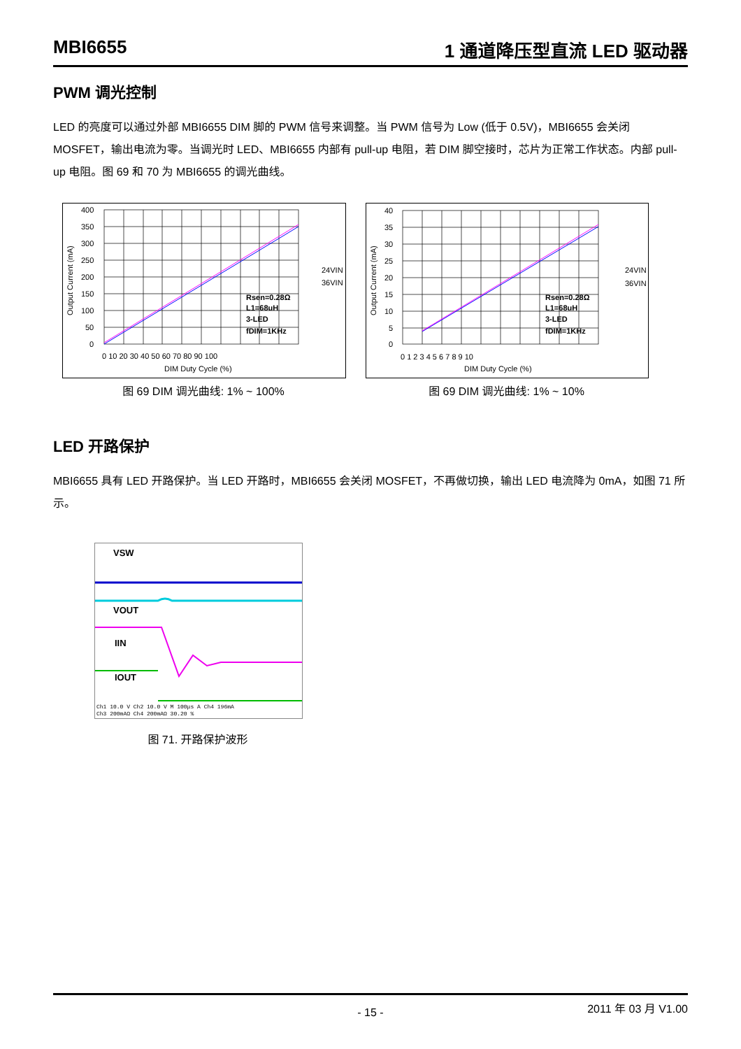MBI6655 1 通道降压型直流 LED 驱动器
PWM 调光控制
LED 的亮度可以通过外部 MBI6655 DIM 脚的 PWM 信号来调整。当 PWM 信号为 Low (低于 0.5V)，MBI6655 会关闭 MOSFET，输出电流为零。当调光时 LED、MBI6655 内部有 pull-up 电阻，若 DIM 脚空接时，芯片为正常工作状态。内部 pull-up 电阻。图 69 和 70 为 MBI6655 的调光曲线。
400
350
300
250
200
150
100
50
0
0 10 20 30 40 50 60 70 80 90 100
DIM Duty Cycle (%)
24VIN
36VIN
Rsen=0.28Ω
L1=68uH
3-LED
fDIM=1KHz
Output Current (mA)
40
35
30
25
20
15
10
5
0
0 1 2 3 4 5 6 7 8 9 10
DIM Duty Cycle (%)
24VIN
36VIN
Rsen=0.28Ω
L1=68uH
3-LED
fDIM=1KHz
Output Current (mA)
图 69 DIM 调光曲线: 1% ~ 100% 图 69 DIM 调光曲线: 1% ~ 10%
LED 开路保护
MBI6655 具有 LED 开路保护。当 LED 开路时，MBI6655 会关闭 MOSFET，不再做切换，输出 LED 电流降为 0mA，如图 71 所示。
VSW
VOUT
IIN
IOUT
Ch1 10.0 V Ch2 10.0 V M 100μs A Ch4 196mA
Ch3 200mAΩ Ch4 200mAΩ 30.20 %
图 71. 开路保护波形
- 15 - 2011 年 03 月 V1.00